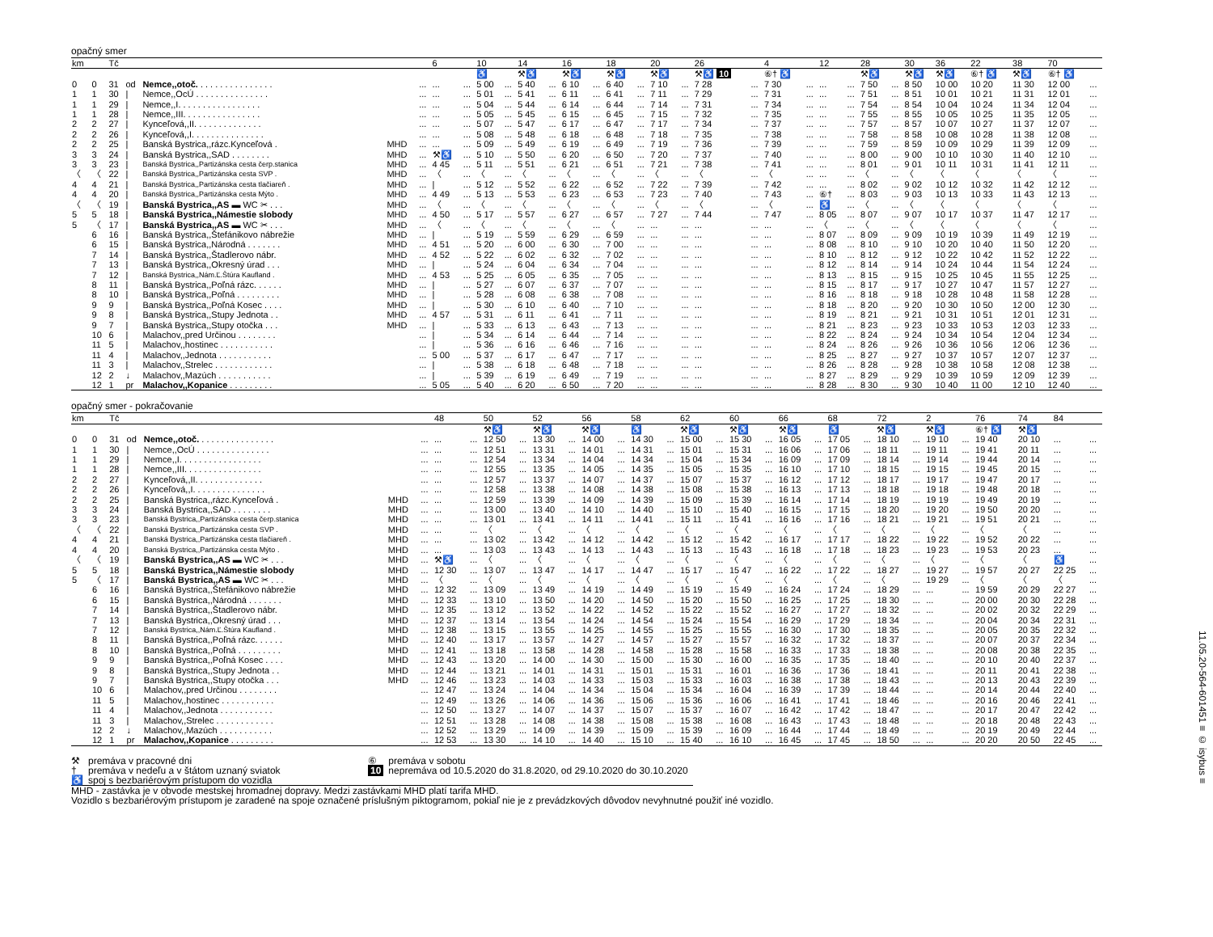opačný smer
| km | | Tč | | | | | 6 | | 10 | | 14 | | 16 | | 18 | | 20 | | 26 | | 4 | | 12 | | 28 | | 30 | 36 | 22 | 38 | 70 | |
| --- | --- | --- | --- | --- | --- | --- | --- | --- | --- | --- | --- | --- | --- | --- | --- | --- | --- | --- | --- | --- | --- | --- | --- | --- | --- | --- | --- | --- | --- | --- | --- | --- |
| | | | | | | | | | ♿ | | ⚒♿ | | ⚒♿ | | ⚒♿ | | ⚒♿ | | ⚒♿ 10 | | ⑥† ♿ | | | | ⚒♿ | | ⚒♿ | ⚒♿ | ⑥† ♿ | ⚒♿ | ⑥† ♿ | |
| 0 | 0 | 31 | od | Nemce,,otoč. . . . . . . . . . . . . . . . | | ... | ... | ... | 5 00 | ... | 5 40 | ... | 6 10 | ... | 6 40 | ... | 7 10 | ... | 7 28 | ... | 7 30 | ... | ... | ... | 7 50 | ... | 8 50 | 10 00 | 10 20 | 11 30 | 12 00 | ... |
| 1 | 1 | 30 | / | Nemce,,OcÚ . . . . . . . . . . . . . . . | | ... | ... | ... | 5 01 | ... | 5 41 | ... | 6 11 | ... | 6 41 | ... | 7 11 | ... | 7 29 | ... | 7 31 | ... | ... | ... | 7 51 | ... | 8 51 | 10 01 | 10 21 | 11 31 | 12 01 | ... |
| 1 | 1 | 29 | / | Nemce,,I. . . . . . . . . . . . . . . . . | | ... | ... | ... | 5 04 | ... | 5 44 | ... | 6 14 | ... | 6 44 | ... | 7 14 | ... | 7 31 | ... | 7 34 | ... | ... | ... | 7 54 | ... | 8 54 | 10 04 | 10 24 | 11 34 | 12 04 | ... |
| 1 | 1 | 28 | / | Nemce,,III. . . . . . . . . . . . . . . . | | ... | ... | ... | 5 05 | ... | 5 45 | ... | 6 15 | ... | 6 45 | ... | 7 15 | ... | 7 32 | ... | 7 35 | ... | ... | ... | 7 55 | ... | 8 55 | 10 05 | 10 25 | 11 35 | 12 05 | ... |
| 2 | 2 | 27 | / | Kynceľová,,II. . . . . . . . . . . . . . | | ... | ... | ... | 5 07 | ... | 5 47 | ... | 6 17 | ... | 6 47 | ... | 7 17 | ... | 7 34 | ... | 7 37 | ... | ... | ... | 7 57 | ... | 8 57 | 10 07 | 10 27 | 11 37 | 12 07 | ... |
| 2 | 2 | 26 | / | Kynceľová,,I. . . . . . . . . . . . . . . | | ... | ... | ... | 5 08 | ... | 5 48 | ... | 6 18 | ... | 6 48 | ... | 7 18 | ... | 7 35 | ... | 7 38 | ... | ... | ... | 7 58 | ... | 8 58 | 10 08 | 10 28 | 11 38 | 12 08 | ... |
| 2 | 2 | 25 | / | Banská Bystrica,,rázc.Kynceľová . | MHD | ... | ... | ... | 5 09 | ... | 5 49 | ... | 6 19 | ... | 6 49 | ... | 7 19 | ... | 7 36 | ... | 7 39 | ... | ... | ... | 7 59 | ... | 8 59 | 10 09 | 10 29 | 11 39 | 12 09 | ... |
| 3 | 3 | 24 | / | Banská Bystrica,,SAD . . . . . . . . | MHD | ... | ⚒♿ | ... | 5 10 | ... | 5 50 | ... | 6 20 | ... | 6 50 | ... | 7 20 | ... | 7 37 | ... | 7 40 | ... | ... | ... | 8 00 | ... | 9 00 | 10 10 | 10 30 | 11 40 | 12 10 | ... |
| 3 | 3 | 23 | / | Banská Bystrica,,Partizánska cesta čerp.stanica | MHD | ... | 4 45 | ... | 5 11 | ... | 5 51 | ... | 6 21 | ... | 6 51 | ... | 7 21 | ... | 7 38 | ... | 7 41 | ... | ... | ... | 8 01 | ... | 9 01 | 10 11 | 10 31 | 11 41 | 12 11 | ... |
| 〈 | 〈 | 22 | / | Banská Bystrica,,Partizánska cesta SVP . | MHD | ... | 〈 | ... | 〈 | ... | 〈 | ... | 〈 | ... | 〈 | ... | 〈 | ... | 〈 | ... | 〈 | ... | ... | ... | 〈 | ... | 〈 | 〈 | 〈 | 〈 | 〈 | ... |
| 4 | 4 | 21 | / | Banská Bystrica,,Partizánska cesta tlačiareň . | MHD | ... | / | ... | 5 12 | ... | 5 52 | ... | 6 22 | ... | 6 52 | ... | 7 22 | ... | 7 39 | ... | 7 42 | ... | ... | ... | 8 02 | ... | 9 02 | 10 12 | 10 32 | 11 42 | 12 12 | ... |
| 4 | 4 | 20 | / | Banská Bystrica,,Partizánska cesta Mýto . | MHD | ... | 4 49 | ... | 5 13 | ... | 5 53 | ... | 6 23 | ... | 6 53 | ... | 7 23 | ... | 7 40 | ... | 7 43 | ... | ⑥† | ... | 8 03 | ... | 9 03 | 10 13 | 10 33 | 11 43 | 12 13 | ... |
| 〈 | 〈 | 19 | / | Banská Bystrica,,AS ▬ WC ✂ . . . | MHD | ... | 〈 | ... | 〈 | ... | 〈 | ... | 〈 | ... | 〈 | ... | 〈 | ... | 〈 | ... | 〈 | ... | ♿ | ... | 〈 | ... | 〈 | 〈 | 〈 | 〈 | 〈 | ... |
| 5 | 5 | 18 | / | Banská Bystrica,,Námestie slobody | MHD | ... | 4 50 | ... | 5 17 | ... | 5 57 | ... | 6 27 | ... | 6 57 | ... | 7 27 | ... | 7 44 | ... | 7 47 | ... | 8 05 | ... | 8 07 | ... | 9 07 | 10 17 | 10 37 | 11 47 | 12 17 | ... |
| 5 | 〈 | 17 | / | Banská Bystrica,,AS ▬ WC ✂ . . . | MHD | ... | 〈 | ... | 〈 | ... | 〈 | ... | 〈 | ... | 〈 | ... | ... | ... | ... | ... | ... | ... | 〈 | ... | 〈 | ... | 〈 | 〈 | 〈 | 〈 | 〈 | ... |
| | 6 | 16 | / | Banská Bystrica,,Štefánikovo nábrežie | MHD | ... | / | ... | 5 19 | ... | 5 59 | ... | 6 29 | ... | 6 59 | ... | ... | ... | ... | ... | ... | ... | 8 07 | ... | 8 09 | ... | 9 09 | 10 19 | 10 39 | 11 49 | 12 19 | ... |
| | 6 | 15 | / | Banská Bystrica,,Národná . . . . . . . | MHD | ... | 4 51 | ... | 5 20 | ... | 6 00 | ... | 6 30 | ... | 7 00 | ... | ... | ... | ... | ... | ... | ... | 8 08 | ... | 8 10 | ... | 9 10 | 10 20 | 10 40 | 11 50 | 12 20 | ... |
| | 7 | 14 | / | Banská Bystrica,,Štadlerovo nábr. | MHD | ... | 4 52 | ... | 5 22 | ... | 6 02 | ... | 6 32 | ... | 7 02 | ... | ... | ... | ... | ... | ... | ... | 8 10 | ... | 8 12 | ... | 9 12 | 10 22 | 10 42 | 11 52 | 12 22 | ... |
| | 7 | 13 | / | Banská Bystrica,,Okresný úrad . . . | MHD | ... | / | ... | 5 24 | ... | 6 04 | ... | 6 34 | ... | 7 04 | ... | ... | ... | ... | ... | ... | ... | 8 12 | ... | 8 14 | ... | 9 14 | 10 24 | 10 44 | 11 54 | 12 24 | ... |
| | 7 | 12 | / | Banská Bystrica,,Nám.Ľ.Štúra Kaufland . | MHD | ... | 4 53 | ... | 5 25 | ... | 6 05 | ... | 6 35 | ... | 7 05 | ... | ... | ... | ... | ... | ... | ... | 8 13 | ... | 8 15 | ... | 9 15 | 10 25 | 10 45 | 11 55 | 12 25 | ... |
| | 8 | 11 | / | Banská Bystrica,,Poľná rázc. . . . . . | MHD | ... | / | ... | 5 27 | ... | 6 07 | ... | 6 37 | ... | 7 07 | ... | ... | ... | ... | ... | ... | ... | 8 15 | ... | 8 17 | ... | 9 17 | 10 27 | 10 47 | 11 57 | 12 27 | ... |
| | 8 | 10 | / | Banská Bystrica,,Poľná . . . . . . . . . | MHD | ... | / | ... | 5 28 | ... | 6 08 | ... | 6 38 | ... | 7 08 | ... | ... | ... | ... | ... | ... | ... | 8 16 | ... | 8 18 | ... | 9 18 | 10 28 | 10 48 | 11 58 | 12 28 | ... |
| | 9 | 9 | / | Banská Bystrica,,Poľná Kosec . . . . | MHD | ... | / | ... | 5 30 | ... | 6 10 | ... | 6 40 | ... | 7 10 | ... | ... | ... | ... | ... | ... | ... | 8 18 | ... | 8 20 | ... | 9 20 | 10 30 | 10 50 | 12 00 | 12 30 | ... |
| | 9 | 8 | / | Banská Bystrica,,Stupy Jednota . . | MHD | ... | 4 57 | ... | 5 31 | ... | 6 11 | ... | 6 41 | ... | 7 11 | ... | ... | ... | ... | ... | ... | ... | 8 19 | ... | 8 21 | ... | 9 21 | 10 31 | 10 51 | 12 01 | 12 31 | ... |
| | 9 | 7 | / | Banská Bystrica,,Stupy otočka . . . | MHD | ... | / | ... | 5 33 | ... | 6 13 | ... | 6 43 | ... | 7 13 | ... | ... | ... | ... | ... | ... | ... | 8 21 | ... | 8 23 | ... | 9 23 | 10 33 | 10 53 | 12 03 | 12 33 | ... |
| | 10 | 6 | / | Malachov,,pred Určinou . . . . . . . . | | ... | / | ... | 5 34 | ... | 6 14 | ... | 6 44 | ... | 7 14 | ... | ... | ... | ... | ... | ... | ... | 8 22 | ... | 8 24 | ... | 9 24 | 10 34 | 10 54 | 12 04 | 12 34 | ... |
| | 11 | 5 | / | Malachov,,hostinec . . . . . . . . . . . | | ... | / | ... | 5 36 | ... | 6 16 | ... | 6 46 | ... | 7 16 | ... | ... | ... | ... | ... | ... | ... | 8 24 | ... | 8 26 | ... | 9 26 | 10 36 | 10 56 | 12 06 | 12 36 | ... |
| | 11 | 4 | / | Malachov,,Jednota . . . . . . . . . . . | | ... | 5 00 | ... | 5 37 | ... | 6 17 | ... | 6 47 | ... | 7 17 | ... | ... | ... | ... | ... | ... | ... | 8 25 | ... | 8 27 | ... | 9 27 | 10 37 | 10 57 | 12 07 | 12 37 | ... |
| | 11 | 3 | / | Malachov,,Strelec . . . . . . . . . . . . | | ... | / | ... | 5 38 | ... | 6 18 | ... | 6 48 | ... | 7 18 | ... | ... | ... | ... | ... | ... | ... | 8 26 | ... | 8 28 | ... | 9 28 | 10 38 | 10 58 | 12 08 | 12 38 | ... |
| | 12 | 2 | ↓ | Malachov,,Mazúch . . . . . . . . . . . | | ... | / | ... | 5 39 | ... | 6 19 | ... | 6 49 | ... | 7 19 | ... | ... | ... | ... | ... | ... | ... | 8 27 | ... | 8 29 | ... | 9 29 | 10 39 | 10 59 | 12 09 | 12 39 | ... |
| | 12 | 1 | pr | Malachov,,Kopanice . . . . . . . . . | | ... | 5 05 | ... | 5 40 | ... | 6 20 | ... | 6 50 | ... | 7 20 | ... | ... | ... | ... | ... | ... | ... | 8 28 | ... | 8 30 | ... | 9 30 | 10 40 | 11 00 | 12 10 | 12 40 | ... |
opačný smer - pokračovanie
| km | | Tč | | | | | 48 | | 50 | | 52 | | 56 | | 58 | | 62 | | 60 | | 66 | | 68 | | 72 | | 2 | | 76 | 74 | 84 | |
| --- | --- | --- | --- | --- | --- | --- | --- | --- | --- | --- | --- | --- | --- | --- | --- | --- | --- | --- | --- | --- | --- | --- | --- | --- | --- | --- | --- | --- | --- | --- | --- | --- |
| | | | | | | | | | ⚒♿ | | ⚒♿ | | ⚒♿ | | ♿ | | ⚒♿ | | ⚒♿ | | ⚒♿ | | ♿ | | ⚒♿ | | ⚒♿ | | ⑥† ♿ | ⚒♿ | | |
| 0 | 0 | 31 | od | Nemce,,otoč. . . . . . . . . . . . . . . . | | ... | ... | ... | 12 50 | ... | 13 30 | ... | 14 00 | ... | 14 30 | ... | 15 00 | ... | 15 30 | ... | 16 05 | ... | 17 05 | ... | 18 10 | ... | 19 10 | ... | 19 40 | 20 10 | ... | ... |
| 1 | 1 | 30 | / | Nemce,,OcÚ . . . . . . . . . . . . . . . | | ... | ... | ... | 12 51 | ... | 13 31 | ... | 14 01 | ... | 14 31 | ... | 15 01 | ... | 15 31 | ... | 16 06 | ... | 17 06 | ... | 18 11 | ... | 19 11 | ... | 19 41 | 20 11 | ... | ... |
| 1 | 1 | 29 | / | Nemce,,I. . . . . . . . . . . . . . . . . | | ... | ... | ... | 12 54 | ... | 13 34 | ... | 14 04 | ... | 14 34 | ... | 15 04 | ... | 15 34 | ... | 16 09 | ... | 17 09 | ... | 18 14 | ... | 19 14 | ... | 19 44 | 20 14 | ... | ... |
| 1 | 1 | 28 | / | Nemce,,III. . . . . . . . . . . . . . . . | | ... | ... | ... | 12 55 | ... | 13 35 | ... | 14 05 | ... | 14 35 | ... | 15 05 | ... | 15 35 | ... | 16 10 | ... | 17 10 | ... | 18 15 | ... | 19 15 | ... | 19 45 | 20 15 | ... | ... |
| 2 | 2 | 27 | / | Kynceľová,,II. . . . . . . . . . . . . . | | ... | ... | ... | 12 57 | ... | 13 37 | ... | 14 07 | ... | 14 37 | ... | 15 07 | ... | 15 37 | ... | 16 12 | ... | 17 12 | ... | 18 17 | ... | 19 17 | ... | 19 47 | 20 17 | ... | ... |
| 2 | 2 | 26 | / | Kynceľová,,I. . . . . . . . . . . . . . . | | ... | ... | ... | 12 58 | ... | 13 38 | ... | 14 08 | ... | 14 38 | ... | 15 08 | ... | 15 38 | ... | 16 13 | ... | 17 13 | ... | 18 18 | ... | 19 18 | ... | 19 48 | 20 18 | ... | ... |
| 2 | 2 | 25 | / | Banská Bystrica,,rázc.Kynceľová . | MHD | ... | ... | ... | 12 59 | ... | 13 39 | ... | 14 09 | ... | 14 39 | ... | 15 09 | ... | 15 39 | ... | 16 14 | ... | 17 14 | ... | 18 19 | ... | 19 19 | ... | 19 49 | 20 19 | ... | ... |
| 3 | 3 | 24 | / | Banská Bystrica,,SAD . . . . . . . . | MHD | ... | ... | ... | 13 00 | ... | 13 40 | ... | 14 10 | ... | 14 40 | ... | 15 10 | ... | 15 40 | ... | 16 15 | ... | 17 15 | ... | 18 20 | ... | 19 20 | ... | 19 50 | 20 20 | ... | ... |
| 3 | 3 | 23 | / | Banská Bystrica,,Partizánska cesta čerp.stanica | MHD | ... | ... | ... | 13 01 | ... | 13 41 | ... | 14 11 | ... | 14 41 | ... | 15 11 | ... | 15 41 | ... | 16 16 | ... | 17 16 | ... | 18 21 | ... | 19 21 | ... | 19 51 | 20 21 | ... | ... |
| 〈 | 〈 | 22 | / | Banská Bystrica,,Partizánska cesta SVP . | MHD | ... | ... | ... | 〈 | ... | 〈 | ... | 〈 | ... | 〈 | ... | 〈 | ... | 〈 | ... | 〈 | ... | 〈 | ... | 〈 | ... | 〈 | ... | 〈 | 〈 | ... | ... |
| 4 | 4 | 21 | / | Banská Bystrica,,Partizánska cesta tlačiareň . | MHD | ... | ... | ... | 13 02 | ... | 13 42 | ... | 14 12 | ... | 14 42 | ... | 15 12 | ... | 15 42 | ... | 16 17 | ... | 17 17 | ... | 18 22 | ... | 19 22 | ... | 19 52 | 20 22 | ... | ... |
| 4 | 4 | 20 | / | Banská Bystrica,,Partizánska cesta Mýto . | MHD | ... | ... | ... | 13 03 | ... | 13 43 | ... | 14 13 | ... | 14 43 | ... | 15 13 | ... | 15 43 | ... | 16 18 | ... | 17 18 | ... | 18 23 | ... | 19 23 | ... | 19 53 | 20 23 | ... | ... |
| 〈 | 〈 | 19 | / | Banská Bystrica,,AS ▬ WC ✂ . . . | MHD | ... | ⚒♿ | ... | 〈 | ... | 〈 | ... | 〈 | ... | 〈 | ... | 〈 | ... | 〈 | ... | 〈 | ... | 〈 | ... | 〈 | ... | 〈 | ... | 〈 | 〈 | ♿ | ... |
| 5 | 5 | 18 | / | Banská Bystrica,,Námestie slobody | MHD | ... | 12 30 | ... | 13 07 | ... | 13 47 | ... | 14 17 | ... | 14 47 | ... | 15 17 | ... | 15 47 | ... | 16 22 | ... | 17 22 | ... | 18 27 | ... | 19 27 | ... | 19 57 | 20 27 | 22 25 | ... |
| 5 | 〈 | 17 | / | Banská Bystrica,,AS ▬ WC ✂ . . . | MHD | ... | 〈 | ... | 〈 | ... | 〈 | ... | 〈 | ... | 〈 | ... | 〈 | ... | 〈 | ... | 〈 | ... | 〈 | ... | 〈 | ... | 19 29 | ... | 〈 | 〈 | 〈 | ... |
| | 6 | 16 | / | Banská Bystrica,,Štefánikovo nábrežie | MHD | ... | 12 32 | ... | 13 09 | ... | 13 49 | ... | 14 19 | ... | 14 49 | ... | 15 19 | ... | 15 49 | ... | 16 24 | ... | 17 24 | ... | 18 29 | ... | ... | ... | 19 59 | 20 29 | 22 27 | ... |
| | 6 | 15 | / | Banská Bystrica,,Národná . . . . . . . | MHD | ... | 12 33 | ... | 13 10 | ... | 13 50 | ... | 14 20 | ... | 14 50 | ... | 15 20 | ... | 15 50 | ... | 16 25 | ... | 17 25 | ... | 18 30 | ... | ... | ... | 20 00 | 20 30 | 22 28 | ... |
| | 7 | 14 | / | Banská Bystrica,,Štadlerovo nábr. | MHD | ... | 12 35 | ... | 13 12 | ... | 13 52 | ... | 14 22 | ... | 14 52 | ... | 15 22 | ... | 15 52 | ... | 16 27 | ... | 17 27 | ... | 18 32 | ... | ... | ... | 20 02 | 20 32 | 22 29 | ... |
| | 7 | 13 | / | Banská Bystrica,,Okresný úrad . . . | MHD | ... | 12 37 | ... | 13 14 | ... | 13 54 | ... | 14 24 | ... | 14 54 | ... | 15 24 | ... | 15 54 | ... | 16 29 | ... | 17 29 | ... | 18 34 | ... | ... | ... | 20 04 | 20 34 | 22 31 | ... |
| | 7 | 12 | / | Banská Bystrica,,Nám.Ľ.Štúra Kaufland . | MHD | ... | 12 38 | ... | 13 15 | ... | 13 55 | ... | 14 25 | ... | 14 55 | ... | 15 25 | ... | 15 55 | ... | 16 30 | ... | 17 30 | ... | 18 35 | ... | ... | ... | 20 05 | 20 35 | 22 32 | ... |
| | 8 | 11 | / | Banská Bystrica,,Poľná rázc. . . . . . | MHD | ... | 12 40 | ... | 13 17 | ... | 13 57 | ... | 14 27 | ... | 14 57 | ... | 15 27 | ... | 15 57 | ... | 16 32 | ... | 17 32 | ... | 18 37 | ... | ... | ... | 20 07 | 20 37 | 22 34 | ... |
| | 8 | 10 | / | Banská Bystrica,,Poľná . . . . . . . . . | MHD | ... | 12 41 | ... | 13 18 | ... | 13 58 | ... | 14 28 | ... | 14 58 | ... | 15 28 | ... | 15 58 | ... | 16 33 | ... | 17 33 | ... | 18 38 | ... | ... | ... | 20 08 | 20 38 | 22 35 | ... |
| | 9 | 9 | / | Banská Bystrica,,Poľná Kosec . . . . | MHD | ... | 12 43 | ... | 13 20 | ... | 14 00 | ... | 14 30 | ... | 15 00 | ... | 15 30 | ... | 16 00 | ... | 16 35 | ... | 17 35 | ... | 18 40 | ... | ... | ... | 20 10 | 20 40 | 22 37 | ... |
| | 9 | 8 | / | Banská Bystrica,,Stupy Jednota . . | MHD | ... | 12 44 | ... | 13 21 | ... | 14 01 | ... | 14 31 | ... | 15 01 | ... | 15 31 | ... | 16 01 | ... | 16 36 | ... | 17 36 | ... | 18 41 | ... | ... | ... | 20 11 | 20 41 | 22 38 | ... |
| | 9 | 7 | / | Banská Bystrica,,Stupy otočka . . . | MHD | ... | 12 46 | ... | 13 23 | ... | 14 03 | ... | 14 33 | ... | 15 03 | ... | 15 33 | ... | 16 03 | ... | 16 38 | ... | 17 38 | ... | 18 43 | ... | ... | ... | 20 13 | 20 43 | 22 39 | ... |
| | 10 | 6 | / | Malachov,,pred Určinou . . . . . . . . | | ... | 12 47 | ... | 13 24 | ... | 14 04 | ... | 14 34 | ... | 15 04 | ... | 15 34 | ... | 16 04 | ... | 16 39 | ... | 17 39 | ... | 18 44 | ... | ... | ... | 20 14 | 20 44 | 22 40 | ... |
| | 11 | 5 | / | Malachov,,hostinec . . . . . . . . . . . | | ... | 12 49 | ... | 13 26 | ... | 14 06 | ... | 14 36 | ... | 15 06 | ... | 15 36 | ... | 16 06 | ... | 16 41 | ... | 17 41 | ... | 18 46 | ... | ... | ... | 20 16 | 20 46 | 22 41 | ... |
| | 11 | 4 | / | Malachov,,Jednota . . . . . . . . . . . | | ... | 12 50 | ... | 13 27 | ... | 14 07 | ... | 14 37 | ... | 15 07 | ... | 15 37 | ... | 16 07 | ... | 16 42 | ... | 17 42 | ... | 18 47 | ... | ... | ... | 20 17 | 20 47 | 22 42 | ... |
| | 11 | 3 | / | Malachov,,Strelec . . . . . . . . . . . . | | ... | 12 51 | ... | 13 28 | ... | 14 08 | ... | 14 38 | ... | 15 08 | ... | 15 38 | ... | 16 08 | ... | 16 43 | ... | 17 43 | ... | 18 48 | ... | ... | ... | 20 18 | 20 48 | 22 43 | ... |
| | 12 | 2 | ↓ | Malachov,,Mazúch . . . . . . . . . . . | | ... | 12 52 | ... | 13 29 | ... | 14 09 | ... | 14 39 | ... | 15 09 | ... | 15 39 | ... | 16 09 | ... | 16 44 | ... | 17 44 | ... | 18 49 | ... | ... | ... | 20 19 | 20 49 | 22 44 | ... |
| | 12 | 1 | pr | Malachov,,Kopanice . . . . . . . . . | | ... | 12 53 | ... | 13 30 | ... | 14 10 | ... | 14 40 | ... | 15 10 | ... | 15 40 | ... | 16 10 | ... | 16 45 | ... | 17 45 | ... | 18 50 | ... | ... | ... | 20 20 | 20 50 | 22 45 | ... |
| ⚒ | premáva v pracovné dni | ⑥ | premáva v sobotu |
| † | premáva v nedeľu a v štátom uznaný sviatok | 10 | nepremáva od 10.5.2020 do 31.8.2020, od 29.10.2020 do 30.10.2020 |
| ♿ | spoj s bezbariérovým prístupom do vozidla | | |
MHD - zastávka je v obvode mestskej hromadnej dopravy. Medzi zastávkami MHD platí tarifa MHD.
Vozidlo s bezbariérovým prístupom je zaradené na spoje označené príslušným piktogramom, pokiaľ nie je z prevádzkových dôvodov nevyhnutné použiť iné vozidlo.
11.05.20-564-601451 ≡ © isybus ≡